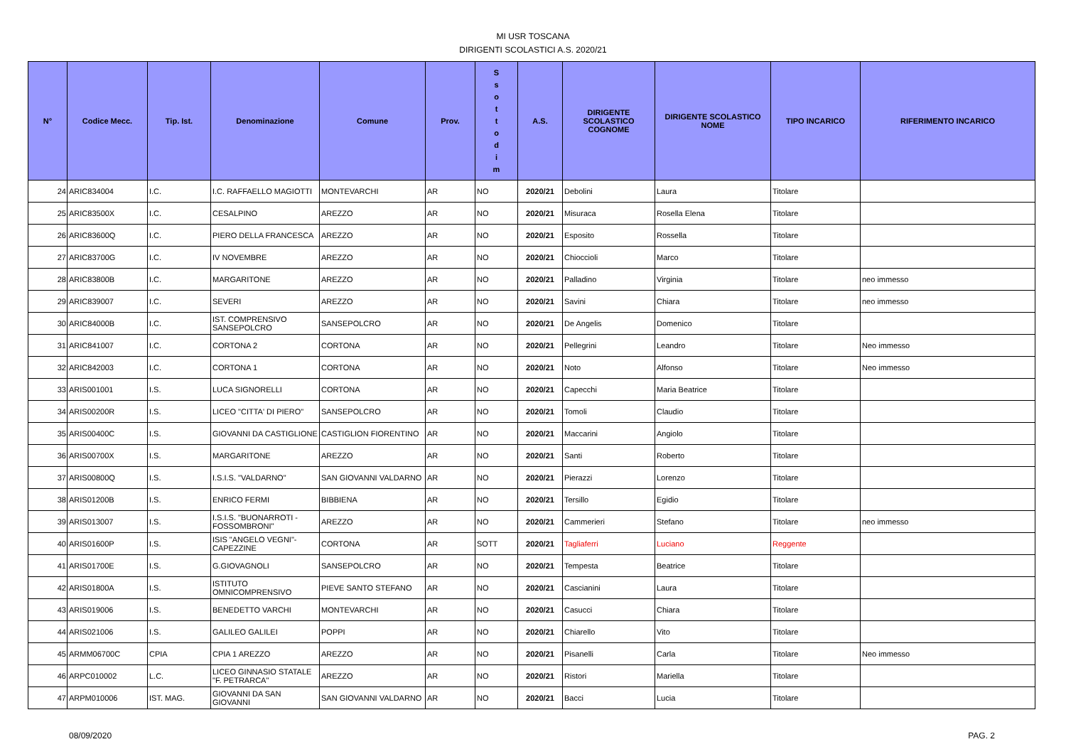MI USR TOSCANA
DIRIGENTI SCOLASTICI A.S. 2020/21
| N° | Codice Mecc. | Tip. Ist. | Denominazione | Comune | Prov. | S s o t t o d i m | A.S. | DIRIGENTE SCOLASTICO COGNOME | DIRIGENTE SCOLASTICO NOME | TIPO INCARICO | RIFERIMENTO INCARICO |
| --- | --- | --- | --- | --- | --- | --- | --- | --- | --- | --- | --- |
| 24 | ARIC834004 | I.C. | I.C. RAFFAELLO MAGIOTTI | MONTEVARCHI | AR | NO | 2020/21 | Debolini | Laura | Titolare | |
| 25 | ARIC83500X | I.C. | CESALPINO | AREZZO | AR | NO | 2020/21 | Misuraca | Rosella Elena | Titolare | |
| 26 | ARIC83600Q | I.C. | PIERO DELLA FRANCESCA | AREZZO | AR | NO | 2020/21 | Esposito | Rossella | Titolare | |
| 27 | ARIC83700G | I.C. | IV NOVEMBRE | AREZZO | AR | NO | 2020/21 | Chioccioli | Marco | Titolare | |
| 28 | ARIC83800B | I.C. | MARGARITONE | AREZZO | AR | NO | 2020/21 | Palladino | Virginia | Titolare | neo immesso |
| 29 | ARIC839007 | I.C. | SEVERI | AREZZO | AR | NO | 2020/21 | Savini | Chiara | Titolare | neo immesso |
| 30 | ARIC84000B | I.C. | IST. COMPRENSIVO SANSEPOLCRO | SANSEPOLCRO | AR | NO | 2020/21 | De Angelis | Domenico | Titolare | |
| 31 | ARIC841007 | I.C. | CORTONA 2 | CORTONA | AR | NO | 2020/21 | Pellegrini | Leandro | Titolare | Neo immesso |
| 32 | ARIC842003 | I.C. | CORTONA 1 | CORTONA | AR | NO | 2020/21 | Noto | Alfonso | Titolare | Neo immesso |
| 33 | ARIS001001 | I.S. | LUCA SIGNORELLI | CORTONA | AR | NO | 2020/21 | Capecchi | Maria Beatrice | Titolare | |
| 34 | ARIS00200R | I.S. | LICEO "CITTA' DI PIERO" | SANSEPOLCRO | AR | NO | 2020/21 | Tomoli | Claudio | Titolare | |
| 35 | ARIS00400C | I.S. | GIOVANNI DA CASTIGLIONE | CASTIGLION FIORENTINO | AR | NO | 2020/21 | Maccarini | Angiolo | Titolare | |
| 36 | ARIS00700X | I.S. | MARGARITONE | AREZZO | AR | NO | 2020/21 | Santi | Roberto | Titolare | |
| 37 | ARIS00800Q | I.S. | I.S.I.S. "VALDARNO" | SAN GIOVANNI VALDARNO | AR | NO | 2020/21 | Pierazzi | Lorenzo | Titolare | |
| 38 | ARIS01200B | I.S. | ENRICO FERMI | BIBBIENA | AR | NO | 2020/21 | Tersillo | Egidio | Titolare | |
| 39 | ARIS013007 | I.S. | I.S.I.S. "BUONARROTI - FOSSOMBRONI" | AREZZO | AR | NO | 2020/21 | Cammerieri | Stefano | Titolare | neo immesso |
| 40 | ARIS01600P | I.S. | ISIS "ANGELO VEGNI"- CAPEZZINE | CORTONA | AR | SOTT | 2020/21 | Tagliaferri | Luciano | Reggente | |
| 41 | ARIS01700E | I.S. | G.GIOVAGNOLI | SANSEPOLCRO | AR | NO | 2020/21 | Tempesta | Beatrice | Titolare | |
| 42 | ARIS01800A | I.S. | ISTITUTO OMNICOMPRENSIVO | PIEVE SANTO STEFANO | AR | NO | 2020/21 | Cascianini | Laura | Titolare | |
| 43 | ARIS019006 | I.S. | BENEDETTO VARCHI | MONTEVARCHI | AR | NO | 2020/21 | Casucci | Chiara | Titolare | |
| 44 | ARIS021006 | I.S. | GALILEO GALILEI | POPPI | AR | NO | 2020/21 | Chiarello | Vito | Titolare | |
| 45 | ARMM06700C | CPIA | CPIA 1 AREZZO | AREZZO | AR | NO | 2020/21 | Pisanelli | Carla | Titolare | Neo immesso |
| 46 | ARPC010002 | L.C. | LICEO GINNASIO STATALE "F. PETRARCA" | AREZZO | AR | NO | 2020/21 | Ristori | Mariella | Titolare | |
| 47 | ARPM010006 | IST. MAG. | GIOVANNI DA SAN GIOVANNI | SAN GIOVANNI VALDARNO | AR | NO | 2020/21 | Bacci | Lucia | Titolare | |
08/09/2020 PAG. 2